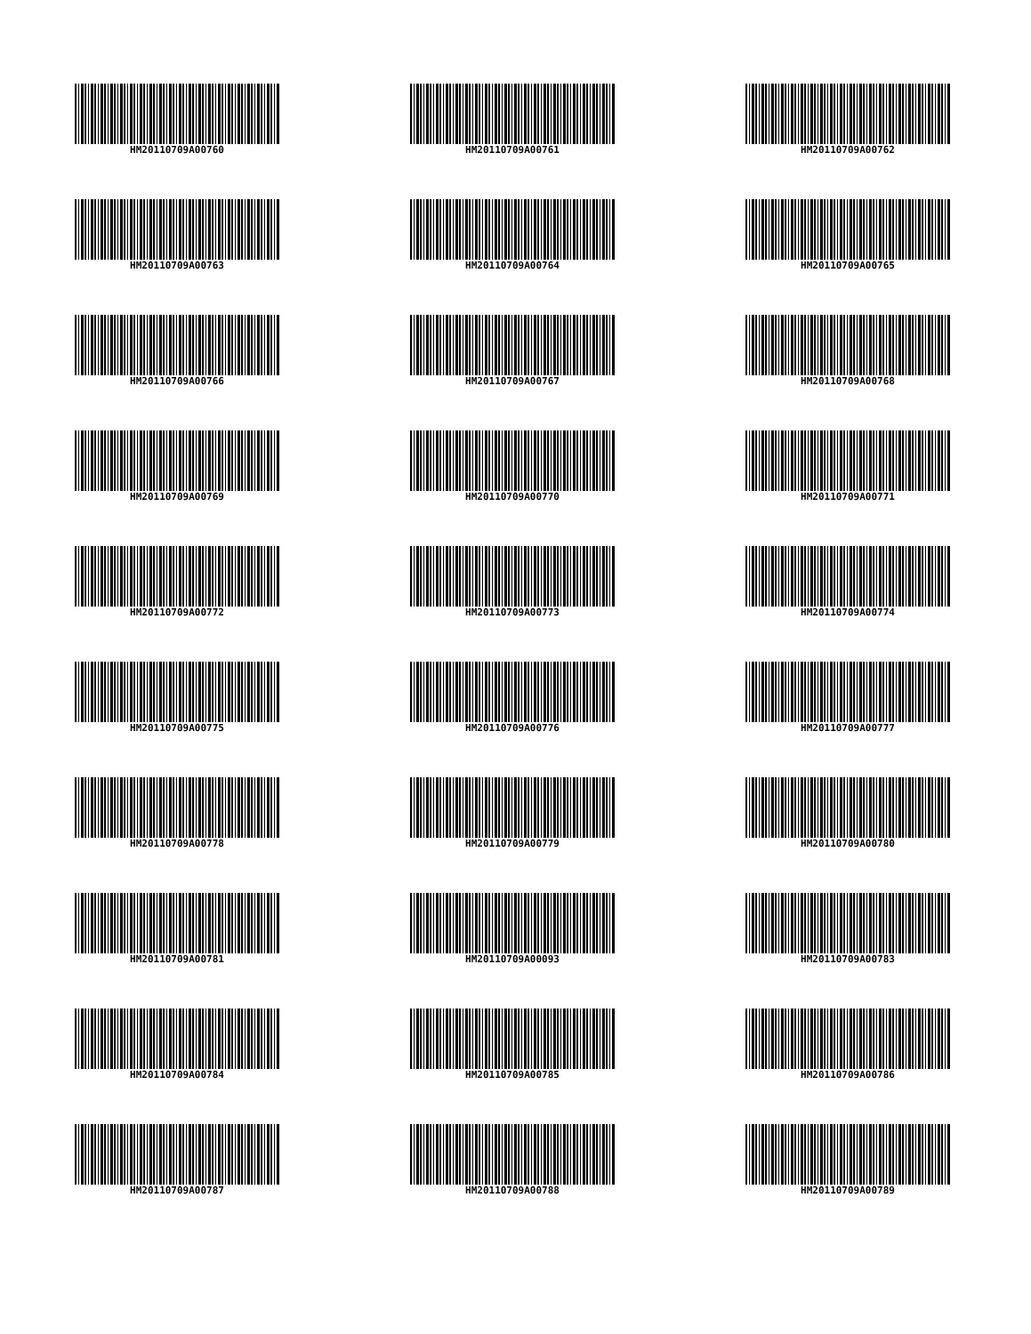HM20110709A00760
HM20110709A00761
HM20110709A00762
HM20110709A00763
HM20110709A00764
HM20110709A00765
HM20110709A00766
HM20110709A00767
HM20110709A00768
HM20110709A00769
HM20110709A00770
HM20110709A00771
HM20110709A00772
HM20110709A00773
HM20110709A00774
HM20110709A00775
HM20110709A00776
HM20110709A00777
HM20110709A00778
HM20110709A00779
HM20110709A00780
HM20110709A00781
HM20110709A00093
HM20110709A00783
HM20110709A00784
HM20110709A00785
HM20110709A00786
HM20110709A00787
HM20110709A00788
HM20110709A00789